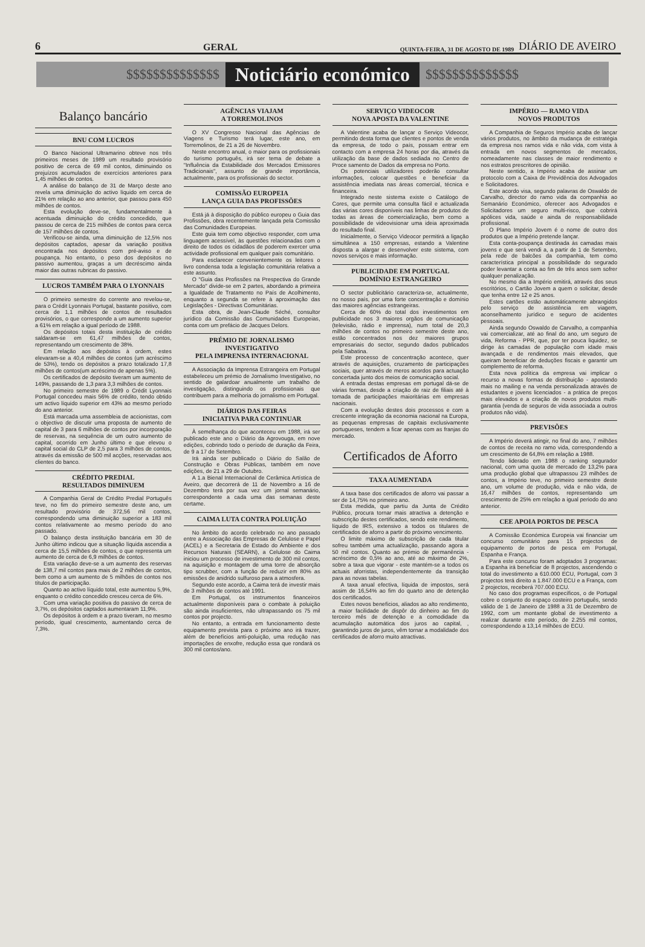6 GERAL QUINTA-FEIRA, 31 DE AGOSTO DE 1989 DIÁRIO DE AVEIRO
$$$$$$$$$$$$$$ Noticiário económico $$$$$$$$$$$$$$
Balanço bancário
BNU COM LUCROS
O Banco Nacional Ultramarino obteve nos três primeiros meses de 1989 um resultado provisório positivo de cerca de 69 mil contos, diminuindo os prejuízos acumulados de exercícios anteriores para 1,45 milhões de contos.
A análise do balanço de 31 de Março deste ano revela uma diminuição do activo líquido em cerca de 21% em relação ao ano anterior, que passou para 450 milhões de contos.
Esta evolução deve-se, fundamentalmente à acentuada diminuição do crédito concedido, que passou de cerca de 215 milhões de contos para cerca de 157 milhões de contos.
Verificou-se ainda, uma diminuição de 12,5% nos depósitos captados, apesar da variação positiva encontrada nos depósitos com pré-aviso e de poupança. No entanto, o peso dos depósitos no passivo aumentou, graças a um decréscimo ainda maior das outras rubricas do passivo.
LUCROS TAMBÉM PARA O LYONNAIS
O primeiro semestre do corrente ano revelou-se, para o Crédit Lyonnais Portugal, bastante positivo, com cerca de 1,1 milhões de contos de resultados provisórios, o que corresponde a um aumento superior a 61% em relação a igual período de 1988.
Os depósitos totais desta instituição de crédito saldaram-se em 61,47 milhões de contos, representando um crescimento de 38%.
Em relação aos depósitos à ordem, estes elevaram-se a 40,4 milhões de contos (um acréscimo de 53%), tendo os depósitos a prazo totalizado 17,8 milhões de contos(um acréscimo de apenas 5%).
Os certificados de depósito tiveram um aumento de 149%, passando de 1,3 para 3,3 milhões de contos.
No primeiro semestre de 1989 o Crédit Lyonnais Portugal concedeu mais 56% de crédito, tendo obtido um activo líquido superior em 43% ao mesmo período do ano anterior.
Está marcada uma assembleia de accionistas, com o objectivo de discutir uma proposta de aumento de capital de 3 para 6 milhões de contos por incorporação de reservas, na sequência de um outro aumento de capital, ocorrido em Junho último e que elevou o capital social do CLP de 2,5 para 3 milhões de contos, através da emissão de 500 mil acções, reservadas aos clientes do banco.
CRÉDITO PREDIAL
RESULTADOS DIMINUEM
A Companhia Geral de Crédito Predial Português teve, no fim do primeiro semestre deste ano, um resultado provisório de 372,56 mil contos, correspondendo uma diminuição superior a 183 mil contos relativamente ao mesmo período do ano passado.
O balanço desta instituição bancária em 30 de Junho último indicou que a situação líquida ascendia a cerca de 15,5 milhões de contos, o que representa um aumento de cerca de 6,9 milhões de contos.
Esta variação deve-se a um aumento des reservas de 138,7 mil contos para mais de 2 milhões de contos, bem como a um aumento de 5 milhões de contos nos títulos de participação.
Quanto ao activo líquido total, este aumentou 5,9%, enquanto o crédito concedido cresceu cerca de 6%.
Com uma variação positiva do passivo de cerca de 3,7%, os depósitos captados aumentaram 11,9%.
Os depósitos à ordem e a prazo tiveram, no mesmo período, igual crescimento, aumentando cerca de 7,3%.
AGÊNCIAS VIAJAM
A TORREMOLINOS
O XV Congresso Nacional das Agências de Viagens e Turismo terá lugar, este ano, em Torremolinos, de 21 a 26 de Novembro.
Neste encontro anual, o maior para os profissionais do turismo português, irá ser tema de debate a "Influência da Estabilidade dos Mercados Emissores Tradicionais", assunto de grande importância, actualmente, para os profissionais do sector.
COMISSÃO EUROPEIA
LANÇA GUIA DAS PROFISSÕES
Está já à disposição do público europeu o Guia das Profissões, obra recentemente lançada pela Comissão das Comunidades Europeias.
Este guia tem como objectivo responder, com uma linguagem acessível, às questões relacionadas com o direito de todos os cidadãos de poderem exercer uma actividade profissional em qualquer país comunitário.
Para esclarecer convenientemente os leitores o livro condensa toda a legislação comunitária relativa a este assunto.
O "Guia das Profissões na Prespectiva do Grande Mercado" divide-se em 2 partes, abordando a primeira a Igualdade de Tratamento no País de Acolhimento, enquanto a segunda se refere à aproximação das Legislações - Directivas Comunitárias.
Esta obra, de Jean-Claude Séché, consultor jurídico da Comissão das Comunidades Europeias, conta com um prefácio de Jacques Delors.
PRÉMIO DE JORNALISMO
INVESTIGATIVO
PELA IMPRENSA INTERNACIONAL
A Associação da Imprensa Estrangeira em Portugal estabeleceu um prémio de Jornalismo Investigativo, no sentido de galardoar anualmente um trabalho de investigação, distinguindo os profissionais que contribuem para a melhoria do jornalismo em Portugal.
DIÁRIOS DAS FEIRAS
INICIATIVA PARA CONTINUAR
À semelhança do que aconteceu em 1988, irá ser publicado este ano o Diário da Agrovouga, em nove edições, cobrindo todo o período de duração da Feira, de 9 a 17 de Setembro.
Irá ainda ser publicado o Diário do Salão de Construção e Obras Públicas, também em nove edições, de 21 a 29 de Outubro.
A 1.a Bienal Internacional de Cerâmica Artística de Aveiro, que decorrerá de 11 de Novembro a 16 de Dezembro terá por sua vez um jornal semanário, correspondente a cada uma das semanas deste certame.
CAIMA LUTA CONTRA POLUIÇÃO
No âmbito do acordo celebrado no ano passado entre a Associação das Empresas de Celulose e Papel (ACEL) e a Secretaria de Estado do Ambiente e dos Recursos Naturais (SEARN), a Celulose do Caima iniciou um processo de investimento de 300 mil contos, na aquisição e montagem de uma torre de absorção tipo scrubber, com a função de reduzir em 80% as emissões de anidrido sulfuroso para a atmosfera.
Segundo este acordo, a Caima terá de investir mais de 3 milhões de contos até 1991.
Em Portugal, os instrumentos financeiros actualmente disponíveis para o combate à poluição são ainda insuficientes, não ultrapassando os 75 mil contos por projecto.
No entanto, a entrada em funcionamento deste equipamento prevista para o próximo ano irá trazer, além de benefícios anti-poluição, uma redução nas importações de enxofre, redução essa que rondará os 300 mil contos/ano.
SERVIÇO VIDEOCOR
NOVA APOSTA DA VALENTINE
A Valentine acaba de lançar o Serviço Videocor, permitindo desta forma que clientes e pontos de venda da empresa, de todo o país, possam entrar em contacto com a empresa 24 horas por dia, através da utilização da base de dados sediada no Centro de Proce samento de Dados da empresa no Porto.
Os potenciais utilizadores poderão consultar informações, colocar questões e beneficiar da assistência imediata nas áreas comercial, técnica e financeira.
Integrado neste sistema existe o Catálogo de Cores, que permite uma consulta fácil e actualizada das várias cores disponíveis nas linhas de produtos de todas as áreas de comercialização, bem como a possibilidade de videovisionar uma ideia aproximada do resultado final.
Inicialmente, o Serviço Videocor permitirá a ligação simultânea a 150 empresas, estando a Valentine disposta a alargar e desenvolver este sistema, com novos serviços e mais informação.
PUBLICIDADE EM PORTUGAL
DOMÍNIO ESTRANGEIRO
O sector publicitário caracteriza-se, actualmente, no nosso país, por uma forte concentração e domínio das maiores agências estrangeiras.
Cerca de 60% do total dos investimentos em publicidade nos 3 maiores orgãos de comunicação (televisão, rádio e imprensa), num total de 20,3 milhões de contos no primeiro semestre deste ano, estão concentrados nos dez maiores grupos empresariais do sector, segundo dados publicados pela Sabatina.
Este processo de concentração acontece, quer através de aquisições, cruzamento de participações sociais, quer através de meros acordos para actuação concertada junto dos meios de comunicação social.
A entrada destas empresas em portugal dá-se de várias formas, desde a criação de raiz de filiais até à tomada de participações maioritárias em empresas nacionais.
Com a evolução destes dois processos e com a crescente integração da economia nacional na Europa, as pequenas empresas de capitais exclusivamente portugueses, tendem a ficar apenas com as franjas do mercado.
Certificados de Aforro
TAXA AUMENTADA
A taxa base dos certificados de aforro vai passar a ser de 14,75% no primeiro ano.
Esta medida, que partiu da Junta de Crédito Público, procura tornar mais atractiva a detenção e subscrição destes certificados, sendo este rendimento, líquido de IRS, extensivo a todos os titulares de certificados de aforro a partir do próximo vencimento.
O limite máximo de subscrição de cada titular sofreu também uma actualização, passando agora a 50 mil contos. Quanto ao prémio de permanência - acréscimo de 0,5% ao ano, até ao máximo de 2%, sobre a taxa que vigorar - este mantém-se a todos os actuais aforristas, independentemente da transição para as novas tabelas.
A taxa anual efectiva, líquida de impostos, será assim de 16,54% ao fim do quarto ano de detenção dos certificados.
Estes novos benefícios, aliados ao alto rendimento, a maior facilidade de dispôr do dinheiro ao fim do terceiro mês de detenção e a comodidade da acumulação automática dos juros ao capital, , garantindo juros de juros, vêm tornar a modalidade dos certificados de aforro muito atractivas.
IMPÉRIO — RAMO VIDA
NOVOS PRODUTOS
A Companhia de Seguros Império acaba de lançar vários produtos, no âmbito da mudança de estratégia da empresa nos ramos vida e não vida, com vista à entrada em novos segmentos de mercados, nomeadamente nas classes de maior rendimento e nos estratos prescritores de opinião.
Neste sentido, a Império acaba de assinar um protocolo com a Caixa de Previdência dos Advogados e Solicitadores.
Este acordo visa, segundo palavras de Oswaldo de Carvalho, director do ramo vida da companhia ao Semanário Económico, oferecer aos Advogados e Solicitadores um seguro multi-risco, que cobrirá apólices vida, saúde e ainda de responsabilidade profissional.
O Plano Império Jovem é o nome de outro dos produtos que a Império pretende lançar.
Esta conta-poupança destinada às camadas mais jovens e que será vendi a, a partir de 1 de Setembro, pela rede de balcões da companhia, tem como característica principal a possibilidade do segurado poder levantar a conta ao fim de três anos sem sofrer qualquer penalização.
No mesmo dia a Império emitirá, através dos seus escritórios, o Cartão Jovem a quem o solicitar, desde que tenha entre 12 e 25 anos.
Estes cartões estão automáticamente abrangidos pelo serviço de assistência em viagem, aconselhamento jurídico e seguro de acidentes pessoais.
Ainda segundo Oswaldo de Carvalho, a companhia vai comercializar, até ao final do ano, um seguro de vida, Reforma - PPR, que, por ter pouca liquidez, se dirige às camadas de população com idade mais avançada e de rendimentos mais elevados, que queiram beneficiar de deduções fiscais e garantir um complemento de reforma.
Esta nova política da empresa vai implicar o recurso a novas formas de distribuição - apostando mais no mailing e na venda personalizada através de estudantes e jovens licenciados - a prática de preços mais elevados e a criação de novos produtos multi-garantia (venda de seguros de vida associada a outros produtos não vida).
PREVISÕES
A Império deverá atingir, no final do ano, 7 milhões de contos de receita no ramo vida, correspondendo a um crescimento de 64,8% em relação a 1988.
Tendo liderado em 1988 o ranking segurador nacional, com uma quota de mercado de 13,2% para uma produção global que ultrapassou 23 milhões de contos, a Império teve, no primeiro semestre deste ano, um volume de produção, vida e não vida, de 16,47 milhões de contos, representando um crescimento de 25% em relação a igual periodo do ano anterior.
CEE APOIA PORTOS DE PESCA
A Comissão Económica Europeia vai financiar um concurso comunitário para 15 projectos de equipamento de portos de pesca em Portugal, Espanha e França.
Para este concurso foram adoptados 3 programas: a Espanha irá beneficiar de 8 projectos, ascendendo o total do investimento a 610.000 ECU, Portugal, com 3 projectos terá direito a 1.847.000 ECU e a França, com 2 projectos, receberá 707.000 ECU.
No caso dos programas específicos, o de Portugal cobre o conjunto do espaço costeiro português, sendo válido de 1 de Janeiro de 1988 a 31 de Dezembro de 1992, com um montante global de investimento a realizar durante este período, de 2.255 mil contos, correspondendo a 13,14 milhões de ECU.